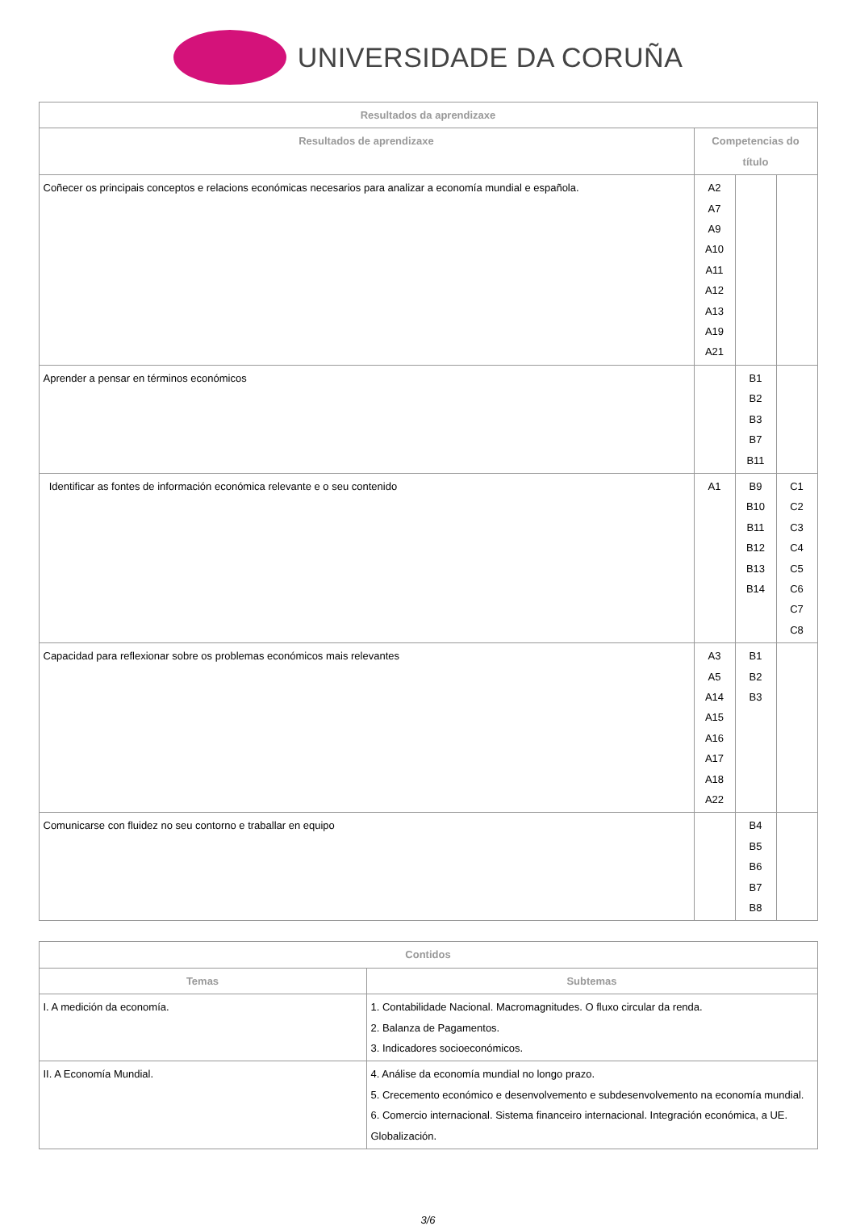UNIVERSIDADE DA CORUÑA
| Resultados da aprendizaxe | | | |
| --- | --- | --- | --- |
| Resultados de aprendizaxe | Competencias do título | | |
| Coñecer os principais conceptos e relacions económicas necesarios para analizar a economía mundial e española. | A2 A7 A9 A10 A11 A12 A13 A19 A21 | | |
| Aprender a pensar en términos económicos | | B1 B2 B3 B7 B11 | |
| Identificar as fontes de información económica relevante e o seu contenido | A1 | B9 B10 B11 B12 B13 B14 | C1 C2 C3 C4 C5 C6 C7 C8 |
| Capacidad para reflexionar sobre os problemas económicos mais relevantes | A3 A5 A14 A15 A16 A17 A18 A22 | B1 B2 B3 | |
| Comunicarse con fluidez no seu contorno e traballar en equipo | | B4 B5 B6 B7 B8 | |
| Contidos | |
| --- | --- |
| Temas | Subtemas |
| I. A medición da economía. | 1. Contabilidade Nacional. Macromagnitudes. O fluxo circular da renda. 2. Balanza de Pagamentos. 3. Indicadores socioeconómicos. |
| II. A Economía Mundial. | 4. Análise da economía mundial no longo prazo. 5. Crecemento económico e desenvolvemento e subdesenvolvemento na economía mundial. 6. Comercio internacional. Sistema financeiro internacional. Integración económica, a UE. Globalización. |
3/6